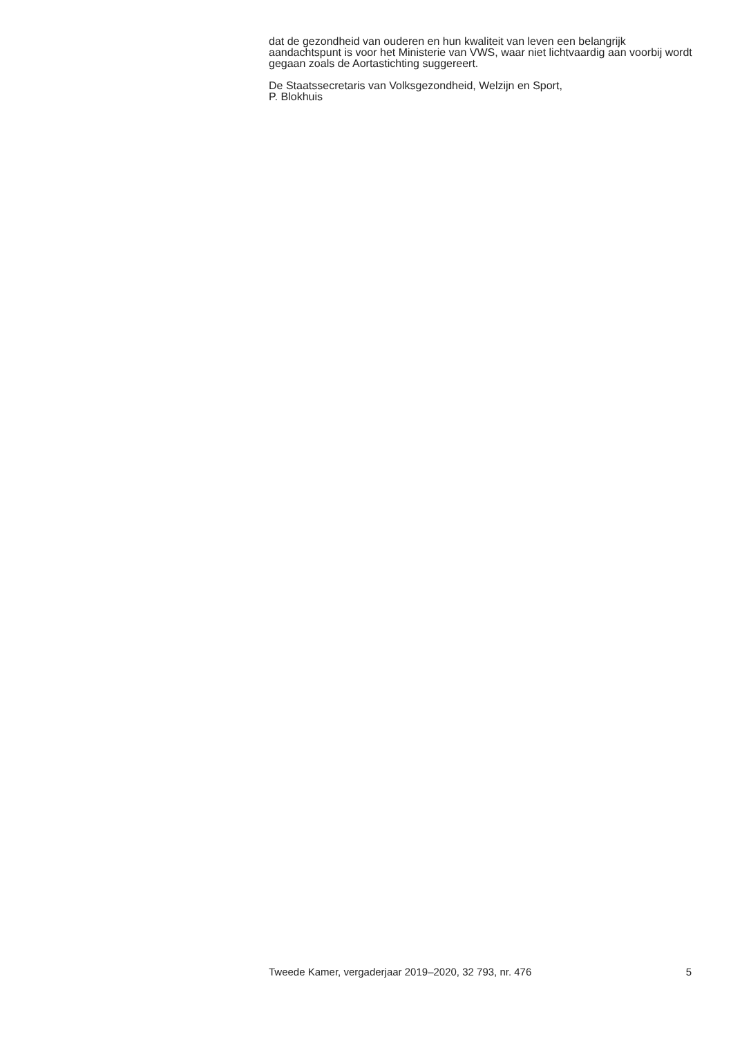dat de gezondheid van ouderen en hun kwaliteit van leven een belangrijk aandachtspunt is voor het Ministerie van VWS, waar niet lichtvaardig aan voorbij wordt gegaan zoals de Aortastichting suggereert.
De Staatssecretaris van Volksgezondheid, Welzijn en Sport,
P. Blokhuis
Tweede Kamer, vergaderjaar 2019–2020, 32 793, nr. 476 5